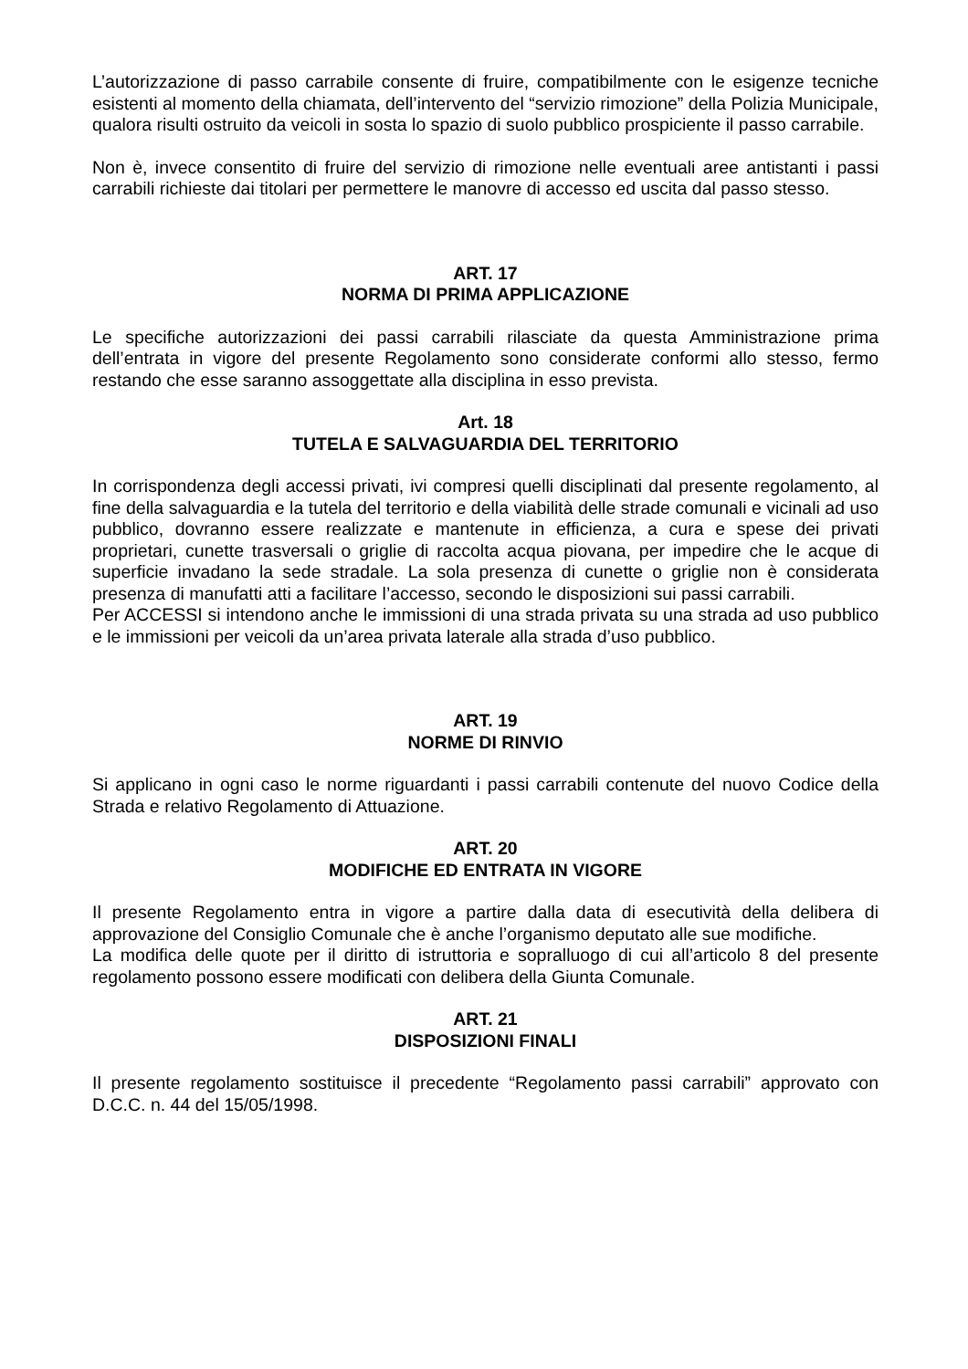L’autorizzazione di passo carrabile consente di fruire, compatibilmente con le esigenze tecniche esistenti al momento della chiamata, dell’intervento del “servizio rimozione” della Polizia Municipale, qualora risulti ostruito da veicoli in sosta lo spazio di suolo pubblico prospiciente il passo carrabile.
Non è, invece consentito di fruire del servizio di rimozione nelle eventuali aree antistanti i passi carrabili richieste dai titolari per permettere le manovre di accesso ed uscita dal passo stesso.
ART. 17
NORMA DI PRIMA APPLICAZIONE
Le specifiche autorizzazioni dei passi carrabili rilasciate da questa Amministrazione prima dell’entrata in vigore del presente Regolamento sono considerate conformi allo stesso, fermo restando che esse saranno assoggettate alla disciplina in esso prevista.
Art. 18
TUTELA E SALVAGUARDIA DEL TERRITORIO
In corrispondenza degli accessi privati, ivi compresi quelli disciplinati dal presente regolamento, al fine della salvaguardia e la tutela del territorio e della viabilità delle strade comunali e vicinali ad uso pubblico, dovranno essere realizzate e mantenute in efficienza, a cura e spese dei privati proprietari, cunette trasversali o griglie di raccolta acqua piovana, per impedire che le acque di superficie invadano la sede stradale. La sola presenza di cunette o griglie non è considerata presenza di manufatti atti a facilitare l’accesso, secondo le disposizioni sui passi carrabili.
Per ACCESSI si intendono anche le immissioni di una strada privata su una strada ad uso pubblico e le immissioni per veicoli da un’area privata laterale alla strada d’uso pubblico.
ART. 19
NORME DI RINVIO
Si applicano in ogni caso le norme riguardanti i passi carrabili contenute del nuovo Codice della Strada e relativo Regolamento di Attuazione.
ART. 20
MODIFICHE ED ENTRATA IN VIGORE
Il presente Regolamento entra in vigore a partire dalla data di esecutività della delibera di approvazione del Consiglio Comunale che è anche l’organismo deputato alle sue modifiche.
La modifica delle quote per il diritto di istruttoria e sopralluogo di cui all’articolo 8 del presente regolamento possono essere modificati con delibera della Giunta Comunale.
ART. 21
DISPOSIZIONI FINALI
Il presente regolamento sostituisce il precedente “Regolamento passi carrabili” approvato con D.C.C. n. 44 del 15/05/1998.